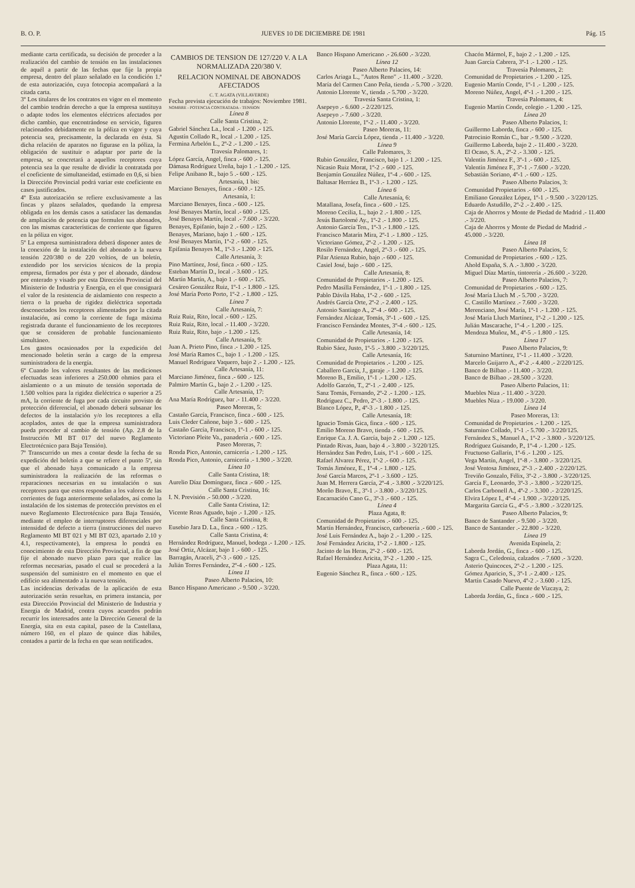B. O. P. JUEVES 10 DE DICIEMBRE DE 1981 Pág. 15
mediante carta certificada, su decisión de proceder a la realización del cambio de tensión en las instalaciones de aquél a partir de las fechas que fije la propia empresa, dentro del plazo señalado en la condición 1.ª de esta autorización, cuya fotocopia acompañará a la citada carta.
3º Los titulares de los contratos en vigor en el momento del cambio tendrán derecho a que la empresa sustituya o adapte todos los elementos eléctricos afectados por dicho cambio, que encontrándose en servicio, figuren relacionados debidamente en la póliza en vigor y cuya potencia sea, precisamente, la declarada en ésta. Si dicha relación de aparatos no figurase en la póliza, la obligación de sustituir o adaptar por parte de la empresa, se concretará a aquellos receptores cuya potencia sea la que resulte de dividir la contratada por el coeficiente de simultaneidad, estimado en 0,6, si bien la Dirección Provincial podrá variar este coeficiente en casos justificados.
4º Esta autorización se refiere exclusivamente a las fincas y plazos señalados, quedando la empresa obligada en los demás casos a satisfacer las demandas de ampliación de potencia que formulen sus abonados, con las mismas características de corriente que figuren en la póliza en vigor.
5º La empresa suministradora deberá disponer antes de la conexión de la instalación del abonado a la nueva tensión 220/380 o de 220 voltios, de un boletín, extendido por los servicios técnicos de la propia empresa, firmados por ésta y por el abonado, dándose por enterado y visado por esta Dirección Provincial del Ministerio de Industria y Energía, en el que consignará el valor de la resistencia de aislamiento con respecto a tierra o la prueba de rigidez dieléctrica soportada desconectados los receptores alimentados por la citada instalación, así como la corriente de fuga máxima registrada durante el funcionamiento de los receptores que se consideren de probable funcionamiento simultáneo.
Los gastos ocasionados por la expedición del mencionado boletín serán a cargo de la empresa suministradora de la energía.
6º Cuando los valores resultantes de las mediciones efectuadas sean inferiores a 250.000 ohmios para el aislamiento o a un minuto de tensión soportada de 1.500 voltios para la rigidez dieléctrica o superior a 25 mA, la corriente de fuga por cada circuito provisto de protección diferencial, el abonado deberá subsanar los defectos de la instalación y/o los receptores a ella acoplados, antes de que la empresa suministradora pueda proceder al cambio de tensión (Ap. 2.8 de la Instrucción MI BT 017 del nuevo Reglamento Electrotécnico para Baja Tensión).
7º Transcurrido un mes a contar desde la fecha de su expedición del boletín a que se refiere el punto 5º, sin que el abonado haya comunicado a la empresa suministradora la realización de las reformas o reparaciones necesarias en su instalación o sus receptores para que estos respondan a los valores de las corrientes de fuga anteriormente señalados, así como la instalación de los sistemas de protección previstos en el nuevo Reglamento Electrotécnico para Baja Tensión, mediante el empleo de interruptores diferenciales por intensidad de defecto a tierra (instrucciones del nuevo Reglamento MI BT 021 y MI BT 023, apartado 2.10 y 4.1, respectivamente), la empresa lo pondrá en conocimiento de esta Dirección Provincial, a fin de que fije el abonado nuevo plazo para que realice las reformas necesarias, pasado el cual se procederá a la suspensión del suministro en el momento en que el edificio sea alimentado a la nueva tensión.
Las incidencias derivadas de la aplicación de esta autorización serán resueltas, en primera instancia, por esta Dirección Provincial del Ministerio de Industria y Energía de Madrid, contra cuyos acuerdos podrán recurrir los interesados ante la Dirección General de la Energía, sita en esta capital, paseo de la Castellana, número 160, en el plazo de quince días hábiles, contados a partir de la fecha en que sean notificados.
CAMBIOS DE TENSION DE 127/220 V. A LA NORMALIZADA 220/380 V.
RELACION NOMINAL DE ABONADOS AFECTADOS
C. T. AGATA (VILLAVERDE)
Fecha prevista ejecución de trabajos: Noviembre 1981.
NOMBRE - POTENCIA CONTRATADA - TENSION
Línea 8
Calle Santa Cristina, 2:
Gabriel Sánchez La., local .- 1.200 .- 125.
Agustín Collado R., local .- 1.200 .- 125.
Fermina Arbelón L., 2º-2 .- 1.200 .- 125.
Travesía Palomares, 1:
López García, Angel, finca .- 600 .- 125.
Dámasa Rodríguez Ureña, bajo 1 .- 1.200 .- 125.
Felipe Anibano R., bajo 5 .- 600 .- 125.
Artesanía, 1 bis:
Marciano Benayes, finca .- 600 .- 125.
Artesanía, 1:
Marciano Benayes, finca .- 600 .- 125.
José Benayes Martín, local .- 600 .- 125.
José Benayes Martín, local .- 7.600 .- 3/220.
Benayes, Epifanio, bajo 2 .- 600 .- 125.
Benayes, Mariano, bajo 1 .- 600 .- 125.
José Benayes Martín, 1º-2 .- 600 .- 125.
Epifania Benayes M., 1º-3 .- 1.200 .- 125.
Calle Artesanía, 3:
Pino Martínez, José, finca .- 600 .- 125.
Esteban Martín D., local .- 3.600 .- 125.
Martín Martín, A., bajo 1 .- 600 .- 125.
Cesáreo González Ruiz, 1º-1 .- 1.800 .- 125.
José María Porto Porto, 1º-2 .- 1.800 .- 125.
Línea 7
Calle Artesanía, 7:
Ruiz Ruiz, Rito, local .- 600 .- 125.
Ruiz Ruiz, Rito, local .- 11.400 .- 3/220.
Ruiz Ruiz, Rito, bajo .- 1.200 .- 125.
Calle Artesanía, 9:
Juan A. Prieto Pino, finca .- 1.200 .- 125.
José María Ramos C., bajo 1 .- 1.200 .- 125.
Manuel Rodríguez Vaquero, bajo 2 .- 1.200 .- 125.
Calle Artesanía, 11:
Marciano Jiménez, finca .- 600 .- 125.
Palmiro Martín G., bajo 2 .- 1.200 .- 125.
Calle Artesanía, 17:
Ana María Rodríguez, bar .- 11.400 .- 3/220.
Paseo Moreras, 5:
Castaño García, Francisco, finca .- 600 .- 125.
Luis Cleder Cañone, bajo 3 .- 600 .- 125.
Castaño García, Francisco, 1º-1 .- 600 .- 125.
Victoriano Pleite Va., panadería .- 600 .- 125.
Paseo Moreras, 7:
Ronda Pico, Antonio, carnicería .- 1.200 .- 125.
Ronda Pico, Antonio, carnicería .- 1.900 .- 3/220.
Línea 10
Calle Santa Cristina, 18:
Aurelio Díaz Domínguez, finca .- 600 .- 125.
Calle Santa Cristina, 16:
I. N. Previsión .- 50.000 .- 3/220.
Calle Santa Cristina, 12:
Vicente Roas Aguado, bajo .- 1.200 .- 125.
Calle Santa Cristina, 8:
Eusebio Jara D. La., finca .- 600 .- 125.
Calle Santa Cristina, 4:
Hernández Rodríguez, Manuel, bodega .- 1.200 .- 125.
José Ortiz, Alcázar, bajo 1 .- 600 .- 125.
Barragán, Araceli, 2º-3 .- 600 .- 125.
Julián Torres Fernández, 2º-4 .- 600 .- 125.
Línea 11
Paseo Alberto Palacios, 10:
Banco Hispano Americano .- 9.500 .- 3/220.
Banco Hispano Americano .- 26.600 .- 3/220.
Línea 12
Paseo Alberto Palacios, 14:
Carlos Ariaga L., "Autos Reno" .- 11.400 .- 3/220.
María del Carmen Cano Peña, tienda .- 5.700 .- 3/220.
Antonio Llorente V., tienda .- 5.700 .- 3/220.
Travesía Santa Cristina, 1:
Asepeyo .- 6.600 .- 2/220/125.
Asepeyo .- 7.600 .- 3/220.
Antonio Llorente, 1º-2 .- 11.400 .- 3/220.
Paseo Moreras, 11:
José María García López, tienda .- 11.400 .- 3/220.
Línea 9
Calle Palomares, 3:
Rubio González, Francisco, bajo 1 .- 1.200 .- 125.
Nicasio Ruiz Morat, 1º-2 .- 600 .- 125.
Benjamín González Núñez, 1º-4 .- 600 .- 125.
Baltasar Herráez B., 1º-3 .- 1.200 .- 125.
Línea 6
Calle Artesanía, 6:
Matallana, Josefa, finca .- 600 .- 125.
Moreno Cecilia, L., bajo 2 .- 1.800 .- 125.
Jesús Bartolomé Ay., 1º-2 .- 1.800 .- 125.
Antonio García Ten., 1º-3 .- 1.800 .- 125.
Francisco Matarín Mira, 2º-1 .- 1.800 .- 125.
Victoriano Gómez, 2º-2 .- 1.200 .- 125.
Rosilo Fernández, Angel, 2º-3 .- 600 .- 125.
Pilar Atienza Rubio, bajo .- 600 .- 125.
Casiel José, bajo .- 600 .- 125.
Calle Artesanía, 8:
Comunidad de Propietarios .- 1.200 .- 125.
Pedro Masilla Fernández, 1º-1 .- 1.800 .- 125.
Pablo Dávila Haba, 1º-2 .- 600 .- 125.
Andrés García Orte, 2º-2 .- 2.400 .- 125.
Antonio Santiago A., 2º-4 .- 600 .- 125.
Fernández Alcázar, Tomás, 3º-1 .- 600 .- 125.
Francisco Fernández Montes, 3º-4 .- 600 .- 125.
Calle Artesanía, 14:
Comunidad de Propietarios .- 1.200 .- 125.
Rubio Sáez, Justo, 1º-5 .- 3.800 .- 3/220/125.
Calle Artesanía, 16:
Comunidad de Propietarios .- 1.200 .- 125.
Caballero García, J., garaje .- 1.200 .- 125.
Moreno B., Emilio, 1º-1 .- 1.200 .- 125.
Adolfo Garzón, T., 2º-1 .- 2.400 .- 125.
Sanz Tomás, Fernando, 2º-2 .- 1.200 .- 125.
Rodríguez C., Pedro, 2º-3 .- 1.800 .- 125.
Blanco López, P., 4º-3 .- 1.800 .- 125.
Calle Artesanía, 18:
Ignacio Tomás Gica, finca .- 600 .- 125.
Emilio Moreno Bravo, tienda .- 600 .- 125.
Enrique Ca. J. A. García, bajo 2 .- 1.200 .- 125.
Pintado Rivas, Juan, bajo 4 .- 3.800 .- 3/220/125.
Hernández San Pedro, Luis, 1º-1 .- 600 .- 125.
Rafael Alvarez Pérez, 1º-2 .- 600 .- 125.
Tomás Jiménez, E., 1º-4 .- 1.800 .- 125.
José García Marcos, 2º-1 .- 3.600 .- 125.
Juan M. Herrera García, 2º-4 .- 3.800 .- 3/220/125.
Morño Bravo, E., 3º-1 .- 3.800 .- 3/220/125.
Encarnación Cano G., 3º-3 .- 600 .- 125.
Línea 4
Plaza Agata, 8:
Comunidad de Propietarios .- 600 .- 125.
Martín Hernández, Francisco, carbonería .- 600 .- 125.
José Luis Fernández A., bajo 2 .- 1.200 .- 125.
José Fernández Aricita, 1º-2 .- 1.800 .- 125.
Jacinto de las Heras, 2º-2 .- 600 .- 125.
Rafael Hernández Aricita, 3º-2 .- 1.200 .- 125.
Plaza Agata, 11:
Eugenio Sánchez R., finca .- 600 .- 125.
Chacón Mármol, F., bajo 2 .- 1.200 .- 125.
Juan García Cabrera, 3º-1 .- 1.200 .- 125.
Travesía Palomares, 2:
Comunidad de Propietarios .- 1.200 .- 125.
Eugenio Martín Conde, 1º-1 .- 1.200 .- 125.
Moreno Núñez, Angel, 4º-1 .- 1.200 .- 125.
Travesía Palomares, 4:
Eugenio Martín Conde, colegio .- 1.200 .- 125.
Línea 20
Paseo Alberto Palacios, 1:
Guillermo Laborda, finca .- 600 .- 125.
Patrocinio Román C., bar .- 9.500 .- 3/220.
Guillermo Laborda, bajo 2 .- 11.400 .- 3/220.
El Ocaso, S. A., 2º-2 .- 3.300 .- 125.
Valentín Jiménez F., 3º-1 .- 600 .- 125.
Valentín Jiménez F., 3º-1 .- 7.600 .- 3/220.
Sebastián Soriano, 4º-1 .- 600 .- 125.
Paseo Alberto Palacios, 3:
Comunidad Propietarios .- 600 .- 125.
Emiliano González López, 1º-1 .- 9.500 .- 3/220/125.
Eduardo Astudillo, 2º-2 .- 2.400 .- 125.
Caja de Ahorros y Monte de Piedad de Madrid .- 11.400 .- 3/220.
Caja de Ahorros y Monte de Piedad de Madrid .- 45.000 .- 3/220.
Línea 18
Paseo Alberto Palacios, 5:
Comunidad de Propietarios .- 600 .- 125.
Ahold España, S. A .- 3.800 .- 3/220.
Miguel Díaz Martín, tintorería .- 26.600 .- 3/220.
Paseo Alberto Palacios, 7:
Comunidad de Propietarios .- 600 .- 125.
José María Lluch M .- 5.700 .- 3/220.
C. Castillo Martínez .- 7.600 .- 3/220.
Merenciano, José María, 1º-1 .- 1.200 .- 125.
José María Lluch Martínez, 1º-2 .- 1.200 .- 125.
Julián Mascarache, 1º-4 .- 1.200 .- 125.
Mendoza Muñoz, M., 4º-5 .- 1.800 .- 125.
Línea 17
Paseo Alberto Palacios, 9:
Saturnino Martínez, 1º-1 .- 11.400 .- 3/220.
Marcelo Guijarro A., 4º-2 .- 4.400 .- 2/220/125.
Banco de Bilbao .- 11.400 .- 3/220.
Banco de Bilbao .- 28.500 .- 3/220.
Paseo Alberto Palacios, 11:
Muebles Niza .- 11.400 .- 3/220.
Muebles Niza .- 19.000 .- 3/220.
Línea 14
Paseo Moreras, 13:
Comunidad de Propietarios .- 1.200 .- 125.
Saturnino Collado, 1º-1 .- 5.700 .- 3/220/125.
Fernández S., Manuel A., 1º-2 .- 3.800 .- 3/220/125.
Rodríguez Guisando, P., 1º-4 .- 1.200 .- 125.
Fructuoso Gallarín, 1º-6 .- 1.200 .- 125.
Vega Martín, Angel, 1º-8 .- 3.800 .- 3/220/125.
José Ventosa Jiménez, 2º-3 .- 2.400 .- 2/220/125.
Treviño Gonzalo, Félix, 3º-2 .- 3.800 .- 3/220/125.
García F., Leonardo, 3º-3 .- 3.800 .- 3/220/125.
Carlos Carbonell A., 4º-2 .- 3.300 .- 2/220/125.
Elvira López I., 4º-4 .- 1.900 .- 3/220/125.
Margarita García G., 4º-5 .- 3.800 .- 3/220/125.
Paseo Alberto Palacios, 9:
Banco de Santander .- 9.500 .- 3/220.
Banco de Santander .- 22.800 .- 3/220.
Línea 19
Avenida Espinela, 2:
Laborda Jordán, G., finca .- 600 .- 125.
Sagra C., Celedonia, calzados .- 7.600 .- 3/220.
Asterio Quincoces, 2º-2 .- 1.200 .- 125.
Gómez Aparicio, S., 3º-1 .- 2.400 .- 125.
Martín Casado Nuevo, 4º-2 .- 3.600 .- 125.
Calle Puente de Vizcaya, 2:
Laborda Jordán, G., finca .- 600 .- 125.